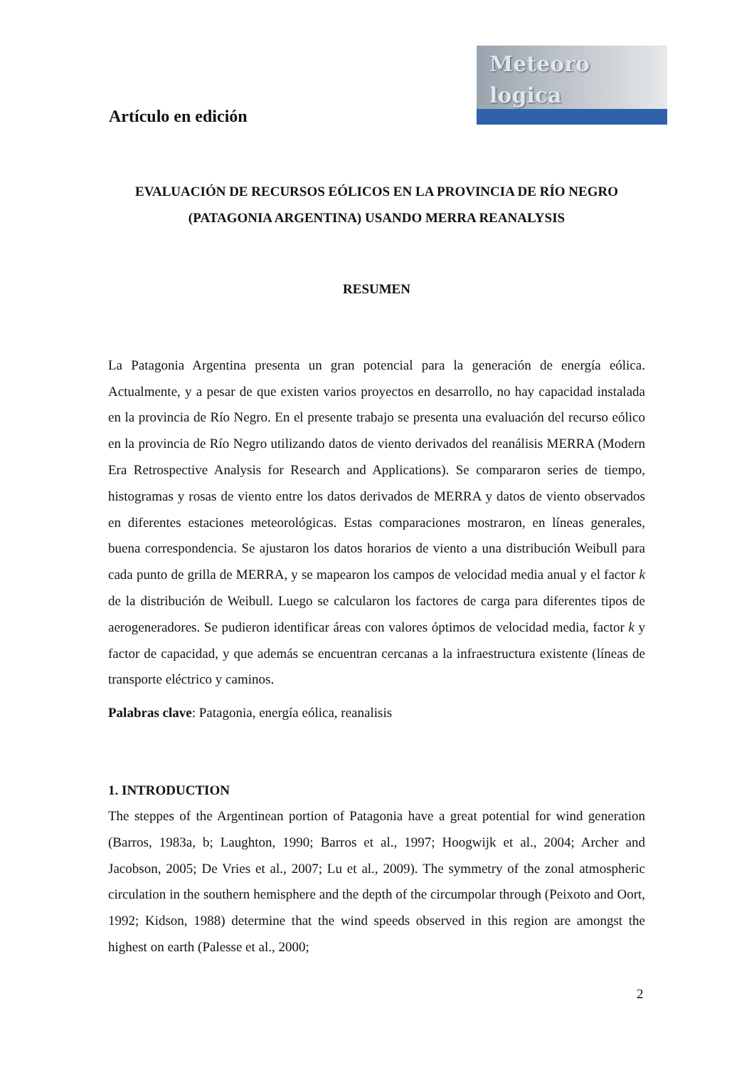Artículo en edición
Meteoro
logica
EVALUACIÓN DE RECURSOS EÓLICOS EN LA PROVINCIA DE RÍO NEGRO (PATAGONIA ARGENTINA) USANDO MERRA REANALYSIS
RESUMEN
La Patagonia Argentina presenta un gran potencial para la generación de energía eólica. Actualmente, y a pesar de que existen varios proyectos en desarrollo, no hay capacidad instalada en la provincia de Río Negro. En el presente trabajo se presenta una evaluación del recurso eólico en la provincia de Río Negro utilizando datos de viento derivados del reanálisis MERRA (Modern Era Retrospective Analysis for Research and Applications). Se compararon series de tiempo, histogramas y rosas de viento entre los datos derivados de MERRA y datos de viento observados en diferentes estaciones meteorológicas. Estas comparaciones mostraron, en líneas generales, buena correspondencia. Se ajustaron los datos horarios de viento a una distribución Weibull para cada punto de grilla de MERRA, y se mapearon los campos de velocidad media anual y el factor k de la distribución de Weibull. Luego se calcularon los factores de carga para diferentes tipos de aerogeneradores. Se pudieron identificar áreas con valores óptimos de velocidad media, factor k y factor de capacidad, y que además se encuentran cercanas a la infraestructura existente (líneas de transporte eléctrico y caminos.
Palabras clave: Patagonia, energía eólica, reanalisis
1. INTRODUCTION
The steppes of the Argentinean portion of Patagonia have a great potential for wind generation (Barros, 1983a, b; Laughton, 1990; Barros et al., 1997; Hoogwijk et al., 2004; Archer and Jacobson, 2005; De Vries et al., 2007; Lu et al., 2009). The symmetry of the zonal atmospheric circulation in the southern hemisphere and the depth of the circumpolar through (Peixoto and Oort, 1992; Kidson, 1988) determine that the wind speeds observed in this region are amongst the highest on earth (Palesse et al., 2000;
2